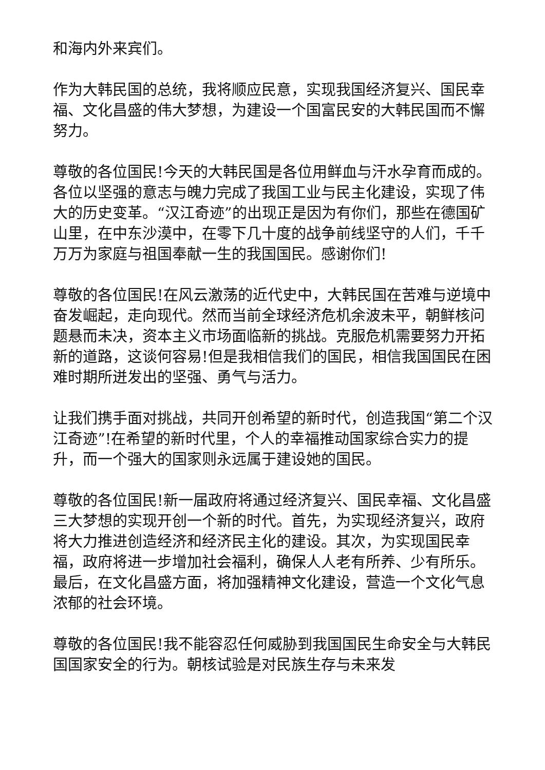和海内外来宾们。
作为大韩民国的总统，我将顺应民意，实现我国经济复兴、国民幸福、文化昌盛的伟大梦想，为建设一个国富民安的大韩民国而不懈努力。
尊敬的各位国民!今天的大韩民国是各位用鲜血与汗水孕育而成的。各位以坚强的意志与魄力完成了我国工业与民主化建设，实现了伟大的历史变革。“汉江奇迹”的出现正是因为有你们，那些在德国矿山里，在中东沙漠中，在零下几十度的战争前线坚守的人们，千千万万为家庭与祖国奉献一生的我国国民。感谢你们!
尊敬的各位国民!在风云激荡的近代史中，大韩民国在苦难与逆境中奋发崛起，走向现代。然而当前全球经济危机余波未平，朝鲜核问题悬而未决，资本主义市场面临新的挑战。克服危机需要努力开拓新的道路，这谈何容易!但是我相信我们的国民，相信我国国民在困难时期所迸发出的坚强、勇气与活力。
让我们携手面对挑战，共同开创希望的新时代，创造我国“第二个汉江奇迹”!在希望的新时代里，个人的幸福推动国家综合实力的提升，而一个强大的国家则永远属于建设她的国民。
尊敬的各位国民!新一届政府将通过经济复兴、国民幸福、文化昌盛三大梦想的实现开创一个新的时代。首先，为实现经济复兴，政府将大力推进创造经济和经济民主化的建设。其次，为实现国民幸福，政府将进一步增加社会福利，确保人人老有所养、少有所乐。最后，在文化昌盛方面，将加强精神文化建设，营造一个文化气息浓郁的社会环境。
尊敬的各位国民!我不能容忍任何威胁到我国国民生命安全与大韩民国国家安全的行为。朝核试验是对民族生存与未来发